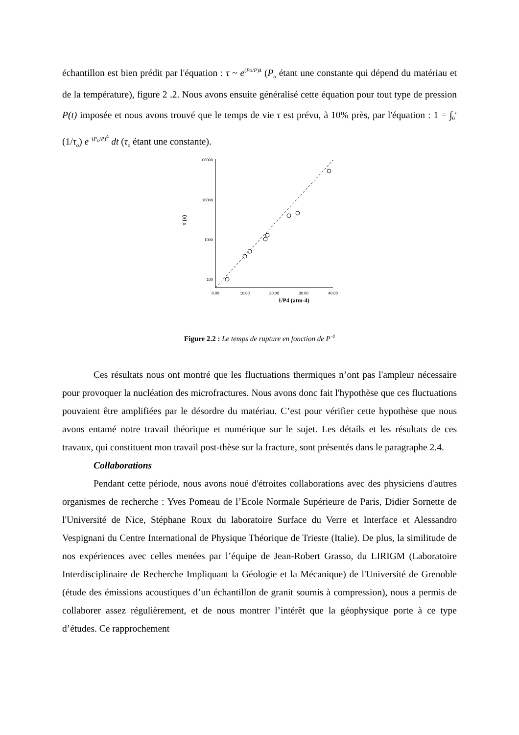échantillon est bien prédit par l'équation : τ ~ e<sup>(Po/P)4</sup> (P<sub>o</sub> étant une constante qui dépend du matériau et de la température), figure 2 .2. Nous avons ensuite généralisé cette équation pour tout type de pression P(t) imposée et nous avons trouvé que le temps de vie τ est prévu, à 10% près, par l'équation : 1 = ∫<sub>0</sub><sup>τ</sup> (1/τ<sub>o</sub>) e<sup>−(P<sub>o</sub>/P)<sup>4</sup></sup> dt (τ<sub>o</sub> étant une constante).
100000
10000
1000
100
0.00
10.00
20.00
30.00
40.00
1/P4 (atm-4)
τ (s)
Figure 2.2 : Le temps de rupture en fonction de P<sup>-4</sup>
Ces résultats nous ont montré que les fluctuations thermiques n’ont pas l'ampleur nécessaire pour provoquer la nucléation des microfractures. Nous avons donc fait l'hypothèse que ces fluctuations pouvaient être amplifiées par le désordre du matériau. C’est pour vérifier cette hypothèse que nous avons entamé notre travail théorique et numérique sur le sujet. Les détails et les résultats de ces travaux, qui constituent mon travail post-thèse sur la fracture, sont présentés dans le paragraphe 2.4.
Collaborations
Pendant cette période, nous avons noué d'étroites collaborations avec des physiciens d'autres organismes de recherche : Yves Pomeau de l’Ecole Normale Supérieure de Paris, Didier Sornette de l'Université de Nice, Stéphane Roux du laboratoire Surface du Verre et Interface et Alessandro Vespignani du Centre International de Physique Théorique de Trieste (Italie). De plus, la similitude de nos expériences avec celles menées par l’équipe de Jean-Robert Grasso, du LIRIGM (Laboratoire Interdisciplinaire de Recherche Impliquant la Géologie et la Mécanique) de l'Université de Grenoble (étude des émissions acoustiques d’un échantillon de granit soumis à compression), nous a permis de collaborer assez régulièrement, et de nous montrer l’intérêt que la géophysique porte à ce type d’études. Ce rapprochement